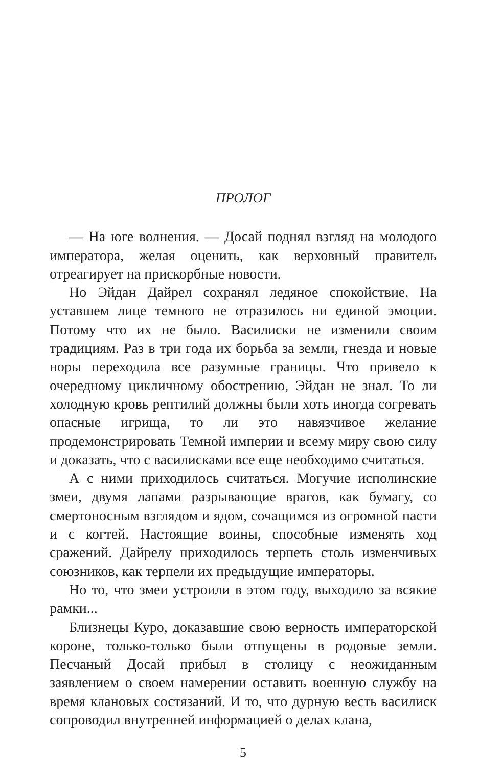ПРОЛОГ
— На юге волнения. — Досай поднял взгляд на молодого императора, желая оценить, как верховный правитель отреагирует на прискорбные новости.
Но Эйдан Дайрел сохранял ледяное спокойствие. На уставшем лице темного не отразилось ни единой эмоции. Потому что их не было. Василиски не изменили своим традициям. Раз в три года их борьба за земли, гнезда и новые норы переходила все разумные границы. Что привело к очередному цикличному обострению, Эйдан не знал. То ли холодную кровь рептилий должны были хоть иногда согревать опасные игрища, то ли это навязчивое желание продемонстрировать Темной империи и всему миру свою силу и доказать, что с василисками все еще необходимо считаться.
А с ними приходилось считаться. Могучие исполинские змеи, двумя лапами разрывающие врагов, как бумагу, со смертоносным взглядом и ядом, сочащимся из огромной пасти и с когтей. Настоящие воины, способные изменять ход сражений. Дайрелу приходилось терпеть столь изменчивых союзников, как терпели их предыдущие императоры.
Но то, что змеи устроили в этом году, выходило за всякие рамки...
Близнецы Куро, доказавшие свою верность императорской короне, только-только были отпущены в родовые земли. Песчаный Досай прибыл в столицу с неожиданным заявлением о своем намерении оставить военную службу на время клановых состязаний. И то, что дурную весть василиск сопроводил внутренней информацией о делах клана,
5